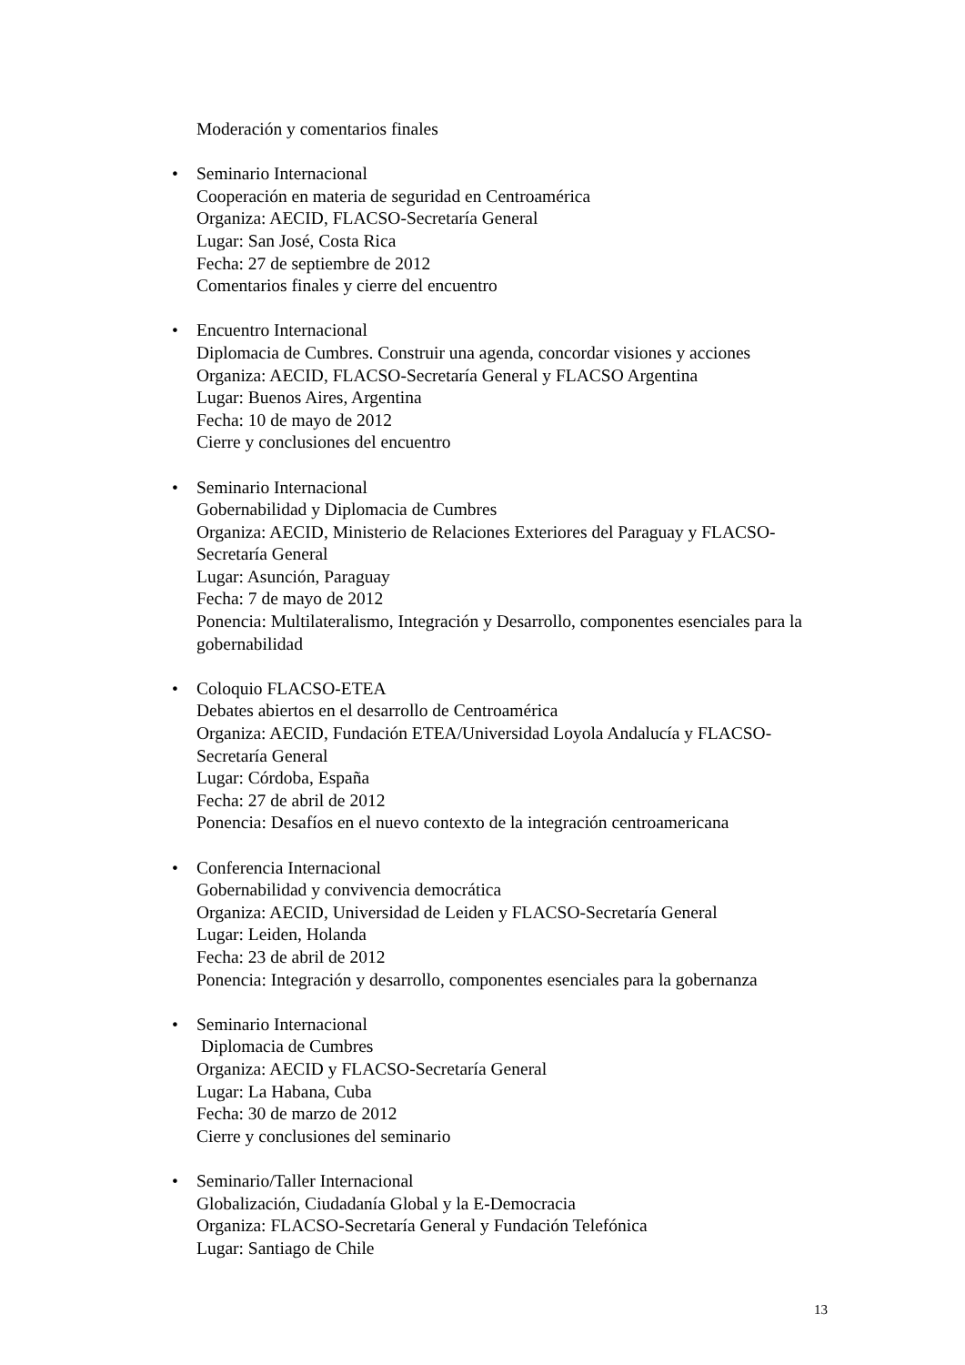Moderación y comentarios finales
• Seminario Internacional
Cooperación en materia de seguridad en Centroamérica
Organiza: AECID, FLACSO-Secretaría General
Lugar: San José, Costa Rica
Fecha: 27 de septiembre de 2012
Comentarios finales y cierre del encuentro
• Encuentro Internacional
Diplomacia de Cumbres. Construir una agenda, concordar visiones y acciones
Organiza: AECID, FLACSO-Secretaría General y FLACSO Argentina
Lugar: Buenos Aires, Argentina
Fecha: 10 de mayo de 2012
Cierre y conclusiones del encuentro
• Seminario Internacional
Gobernabilidad y Diplomacia de Cumbres
Organiza: AECID, Ministerio de Relaciones Exteriores del Paraguay y FLACSO-Secretaría General
Lugar: Asunción, Paraguay
Fecha: 7 de mayo de 2012
Ponencia: Multilateralismo, Integración y Desarrollo, componentes esenciales para la gobernabilidad
• Coloquio FLACSO-ETEA
Debates abiertos en el desarrollo de Centroamérica
Organiza: AECID, Fundación ETEA/Universidad Loyola Andalucía y FLACSO-Secretaría General
Lugar: Córdoba, España
Fecha: 27 de abril de 2012
Ponencia: Desafíos en el nuevo contexto de la integración centroamericana
• Conferencia Internacional
Gobernabilidad y convivencia democrática
Organiza: AECID, Universidad de Leiden y FLACSO-Secretaría General
Lugar: Leiden, Holanda
Fecha: 23 de abril de 2012
Ponencia: Integración y desarrollo, componentes esenciales para la gobernanza
• Seminario Internacional
Diplomacia de Cumbres
Organiza: AECID y FLACSO-Secretaría General
Lugar: La Habana, Cuba
Fecha: 30 de marzo de 2012
Cierre y conclusiones del seminario
• Seminario/Taller Internacional
Globalización, Ciudadanía Global y la E-Democracia
Organiza: FLACSO-Secretaría General y Fundación Telefónica
Lugar: Santiago de Chile
13